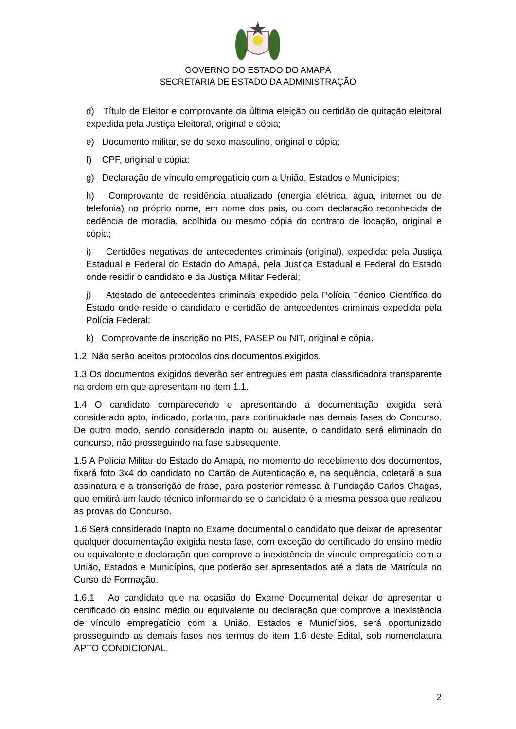GOVERNO DO ESTADO DO AMAPÁ
SECRETARIA DE ESTADO DA ADMINISTRAÇÃO
d) Título de Eleitor e comprovante da última eleição ou certidão de quitação eleitoral expedida pela Justiça Eleitoral, original e cópia;
e) Documento militar, se do sexo masculino, original e cópia;
f) CPF, original e cópia;
g) Declaração de vínculo empregatício com a União, Estados e Municípios;
h) Comprovante de residência atualizado (energia elétrica, água, internet ou de telefonia) no próprio nome, em nome dos pais, ou com declaração reconhecida de cedência de moradia, acolhida ou mesmo cópia do contrato de locação, original e cópia;
i) Certidões negativas de antecedentes criminais (original), expedida: pela Justiça Estadual e Federal do Estado do Amapá, pela Justiça Estadual e Federal do Estado onde residir o candidato e da Justiça Militar Federal;
j) Atestado de antecedentes criminais expedido pela Polícia Técnico Científica do Estado onde reside o candidato e certidão de antecedentes criminais expedida pela Polícia Federal;
k) Comprovante de inscrição no PIS, PASEP ou NIT, original e cópia.
1.2 Não serão aceitos protocolos dos documentos exigidos.
1.3 Os documentos exigidos deverão ser entregues em pasta classificadora transparente na ordem em que apresentam no item 1.1.
1.4 O candidato comparecendo e apresentando a documentação exigida será considerado apto, indicado, portanto, para continuidade nas demais fases do Concurso. De outro modo, sendo considerado inapto ou ausente, o candidato será eliminado do concurso, não prosseguindo na fase subsequente.
1.5 A Polícia Militar do Estado do Amapá, no momento do recebimento dos documentos, fixará foto 3x4 do candidato no Cartão de Autenticação e, na sequência, coletará a sua assinatura e a transcrição de frase, para posterior remessa à Fundação Carlos Chagas, que emitirá um laudo técnico informando se o candidato é a mesma pessoa que realizou as provas do Concurso.
1.6 Será considerado Inapto no Exame documental o candidato que deixar de apresentar qualquer documentação exigida nesta fase, com exceção do certificado do ensino médio ou equivalente e declaração que comprove a inexistência de vínculo empregatício com a União, Estados e Municípios, que poderão ser apresentados até a data de Matrícula no Curso de Formação.
1.6.1 Ao candidato que na ocasião do Exame Documental deixar de apresentar o certificado do ensino médio ou equivalente ou declaração que comprove a inexistência de vínculo empregatício com a União, Estados e Municípios, será oportunizado prosseguindo as demais fases nos termos do item 1.6 deste Edital, sob nomenclatura APTO CONDICIONAL.
2